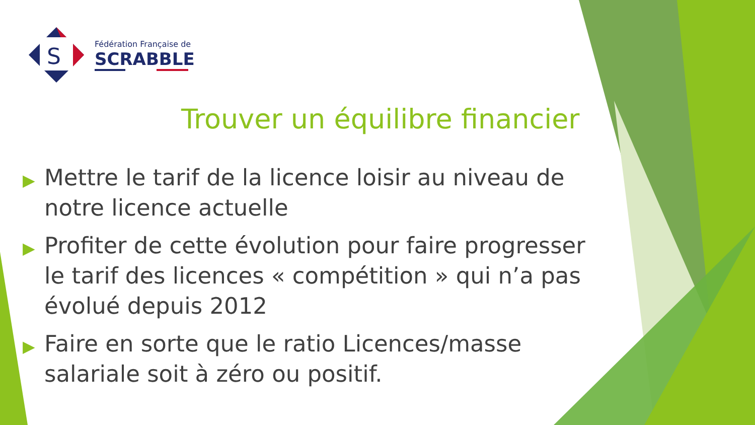S
Fédération Française de
SCRABBLE
Trouver un équilibre financier
▶ Mettre le tarif de la licence loisir au niveau de notre licence actuelle
▶ Profiter de cette évolution pour faire progresser le tarif des licences « compétition » qui n’a pas évolué depuis 2012
▶ Faire en sorte que le ratio Licences/masse salariale soit à zéro ou positif.